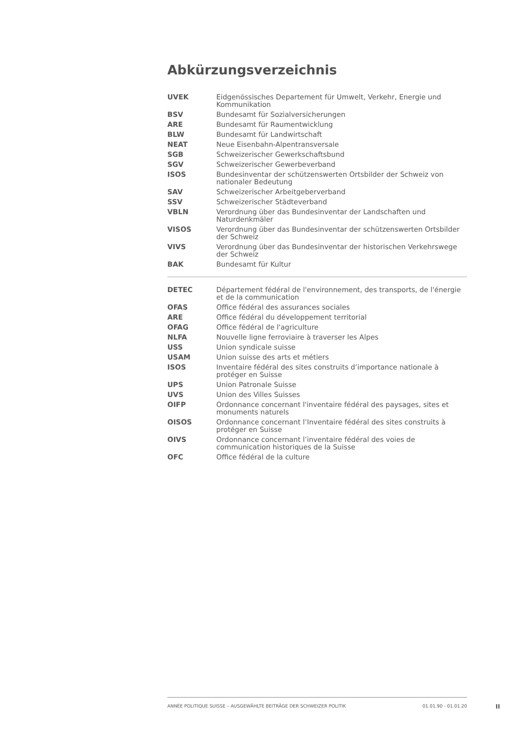Abkürzungsverzeichnis
| UVEK | Eidgenössisches Departement für Umwelt, Verkehr, Energie und Kommunikation |
| BSV | Bundesamt für Sozialversicherungen |
| ARE | Bundesamt für Raumentwicklung |
| BLW | Bundesamt für Landwirtschaft |
| NEAT | Neue Eisenbahn-Alpentransversale |
| SGB | Schweizerischer Gewerkschaftsbund |
| SGV | Schweizerischer Gewerbeverband |
| ISOS | Bundesinventar der schützenswerten Ortsbilder der Schweiz von nationaler Bedeutung |
| SAV | Schweizerischer Arbeitgeberverband |
| SSV | Schweizerischer Städteverband |
| VBLN | Verordnung über das Bundesinventar der Landschaften und Naturdenkmäler |
| VISOS | Verordnung über das Bundesinventar der schützenswerten Ortsbilder der Schweiz |
| VIVS | Verordnung über das Bundesinventar der historischen Verkehrswege der Schweiz |
| BAK | Bundesamt für Kultur |
| DETEC | Département fédéral de l'environnement, des transports, de l'énergie et de la communication |
| OFAS | Office fédéral des assurances sociales |
| ARE | Office fédéral du développement territorial |
| OFAG | Office fédéral de l'agriculture |
| NLFA | Nouvelle ligne ferroviaire à traverser les Alpes |
| USS | Union syndicale suisse |
| USAM | Union suisse des arts et métiers |
| ISOS | Inventaire fédéral des sites construits d’importance nationale à protéger en Suisse |
| UPS | Union Patronale Suisse |
| UVS | Union des Villes Suisses |
| OIFP | Ordonnance concernant l'inventaire fédéral des paysages, sites et monuments naturels |
| OISOS | Ordonnance concernant l’Inventaire fédéral des sites construits à protéger en Suisse |
| OIVS | Ordonnance concernant l’inventaire fédéral des voies de communication historiques de la Suisse |
| OFC | Office fédéral de la culture |
ANNÉE POLITIQUE SUISSE – AUSGEWÄHLTE BEITRÄGE DER SCHWEIZER POLITIK 01.01.90 - 01.01.20
II